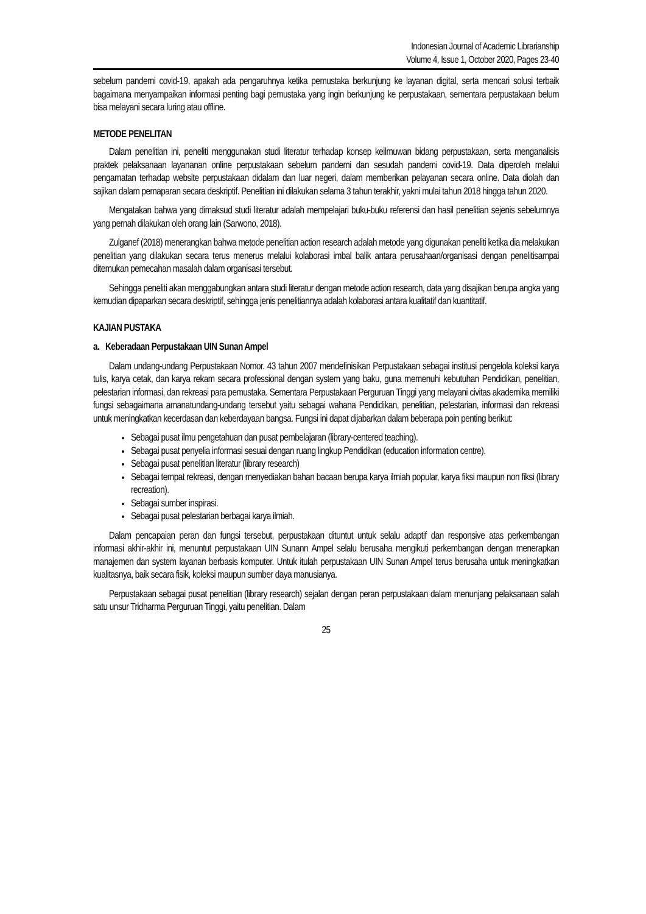Indonesian Journal of Academic Librarianship
Volume 4, Issue 1, October 2020, Pages 23-40
sebelum pandemi covid-19, apakah ada pengaruhnya ketika pemustaka berkunjung ke layanan digital, serta mencari solusi terbaik bagaimana menyampaikan informasi penting bagi pemustaka yang ingin berkunjung ke perpustakaan, sementara perpustakaan belum bisa melayani secara luring atau offline.
METODE PENELITAN
Dalam penelitian ini, peneliti menggunakan studi literatur terhadap konsep keilmuwan bidang perpustakaan, serta menganalisis praktek pelaksanaan layananan online perpustakaan sebelum pandemi dan sesudah pandemi covid-19. Data diperoleh melalui pengamatan terhadap website perpustakaan didalam dan luar negeri, dalam memberikan pelayanan secara online. Data diolah dan sajikan dalam pemaparan secara deskriptif. Penelitian ini dilakukan selama 3 tahun terakhir, yakni mulai tahun 2018 hingga tahun 2020.
Mengatakan bahwa yang dimaksud studi literatur adalah mempelajari buku-buku referensi dan hasil penelitian sejenis sebelumnya yang pernah dilakukan oleh orang lain (Sarwono, 2018).
Zulganef (2018) menerangkan bahwa metode penelitian action research adalah metode yang digunakan peneliti ketika dia melakukan penelitian yang dilakukan secara terus menerus melalui kolaborasi imbal balik antara perusahaan/organisasi dengan penelitisampai ditemukan pemecahan masalah dalam organisasi tersebut.
Sehingga peneliti akan menggabungkan antara studi literatur dengan metode action research, data yang disajikan berupa angka yang kemudian dipaparkan secara deskriptif, sehingga jenis penelitiannya adalah kolaborasi antara kualitatif dan kuantitatif.
KAJIAN PUSTAKA
a. Keberadaan Perpustakaan UIN Sunan Ampel
Dalam undang-undang Perpustakaan Nomor. 43 tahun 2007 mendefinisikan Perpustakaan sebagai institusi pengelola koleksi karya tulis, karya cetak, dan karya rekam secara professional dengan system yang baku, guna memenuhi kebutuhan Pendidikan, penelitian, pelestarian informasi, dan rekreasi para pemustaka. Sementara Perpustakaan Perguruan Tinggi yang melayani civitas akademika memiliki fungsi sebagaimana amanatundang-undang tersebut yaitu sebagai wahana Pendidikan, penelitian, pelestarian, informasi dan rekreasi untuk meningkatkan kecerdasan dan keberdayaan bangsa. Fungsi ini dapat dijabarkan dalam beberapa poin penting berikut:
Sebagai pusat ilmu pengetahuan dan pusat pembelajaran (library-centered teaching).
Sebagai pusat penyelia informasi sesuai dengan ruang lingkup Pendidikan (education information centre).
Sebagai pusat penelitian literatur (library research)
Sebagai tempat rekreasi, dengan menyediakan bahan bacaan berupa karya ilmiah popular, karya fiksi maupun non fiksi (library recreation).
Sebagai sumber inspirasi.
Sebagai pusat pelestarian berbagai karya ilmiah.
Dalam pencapaian peran dan fungsi tersebut, perpustakaan dituntut untuk selalu adaptif dan responsive atas perkembangan informasi akhir-akhir ini, menuntut perpustakaan UIN Sunann Ampel selalu berusaha mengikuti perkembangan dengan menerapkan manajemen dan system layanan berbasis komputer. Untuk itulah perpustakaan UIN Sunan Ampel terus berusaha untuk meningkatkan kualitasnya, baik secara fisik, koleksi maupun sumber daya manusianya.
Perpustakaan sebagai pusat penelitian (library research) sejalan dengan peran perpustakaan dalam menunjang pelaksanaan salah satu unsur Tridharma Perguruan Tinggi, yaitu penelitian. Dalam
25